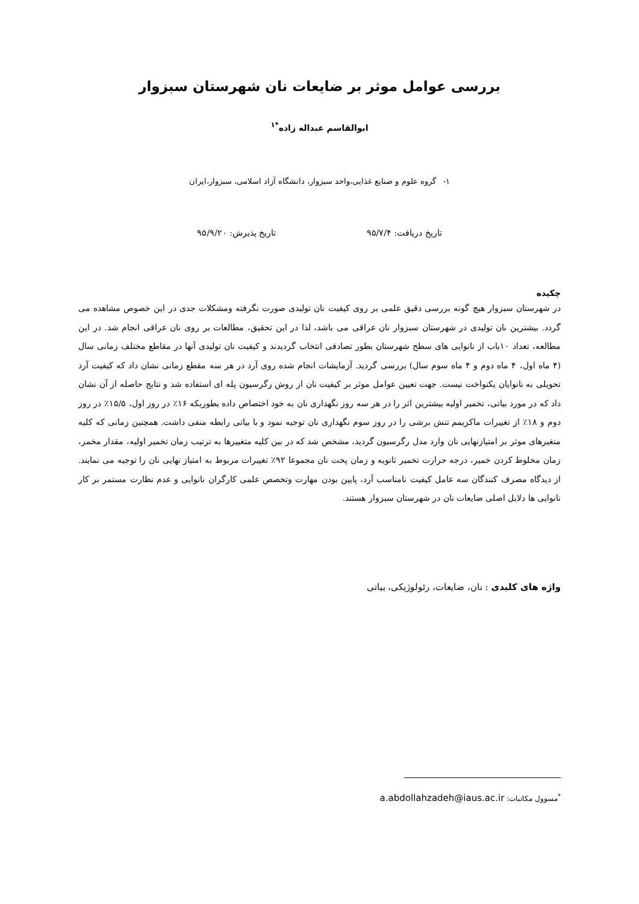بررسی عوامل موثر بر ضایعات نان شهرستان سبزوار
ابوالقاسم عبداله زاده<sup>*۱</sup>
۱- گروه علوم و صنایع غذایی،واحد سبزوار، دانشگاه آزاد اسلامی، سبزوار،ایران
تاریخ دریافت: ۹۵/۷/۴ تاریخ پذیرش: ۹۵/۹/۲۰
چکیده
در شهرستان سبزوار هیچ گونه بررسی دقیق علمی بر روی کیفیت نان تولیدی صورت نگرفته ومشکلات جدی در این خصوص مشاهده می گردد. بیشترین نان تولیدی در شهرستان سبزوار نان عراقی می باشد، لذا در این تحقیق، مطالعات بر روی نان عراقی انجام شد. در این مطالعه، تعداد ۱۰باب از نانوایی های سطح شهرستان بطور تصادفی انتخاب گردیدند و کیفیت نان تولیدی آنها در مقاطع مختلف زمانی سال (۴ ماه اول، ۴ ماه دوم و ۴ ماه سوم سال) بررسی گردید. آزمایشات انجام شده روی آرد در هر سه مقطع زمانی نشان داد که کیفیت آرد تحویلی به نانوایان یکنواخت نیست. جهت تعیین عوامل موثر بر کیفیت نان از روش رگرسیون پله ای استفاده شد و نتایج حاصله از آن نشان داد که در مورد بیاتی، تخمیر اولیه بیشترین اثر را در هر سه روز نگهداری نان به خود اختصاص داده بطوریکه ۱۶٪ در روز اول، ۱۵/۵٪ در روز دوم و ۱۸٪ از تغییرات ماکزیمم تنش برشی را در روز سوم نگهداری نان توجیه نمود و با بیاتی رابطه منفی داشت. همچنین زمانی که کلیه متغیرهای موثر بر امتیازنهایی نان وارد مدل رگرسیون گردید، مشخص شد که در بین کلیه متغییرها به ترتیب زمان تخمیر اولیه، مقدار مخمر، زمان مخلوط کردن خمیر، درجه حرارت تخمیر ثانویه و زمان پخت نان مجموعا ۹۲٪ تغییرات مربوط به امتیاز نهایی نان را توجیه می نمایند. از دیدگاه مصرف کنندگان سه عامل کیفیت نامناسب آرد، پایین بودن مهارت وتخصص علمی کارگران نانوایی و عدم نظارت مستمر بر کار نانوایی ها دلایل اصلی ضایعات نان در شهرستان سبزوار هستند.
واژه های کلیدی : نان، ضایعات، رئولوژیکی، بیاتی
<sup>*</sup> مسوول مکاتبات: a.abdollahzadeh@iaus.ac.ir